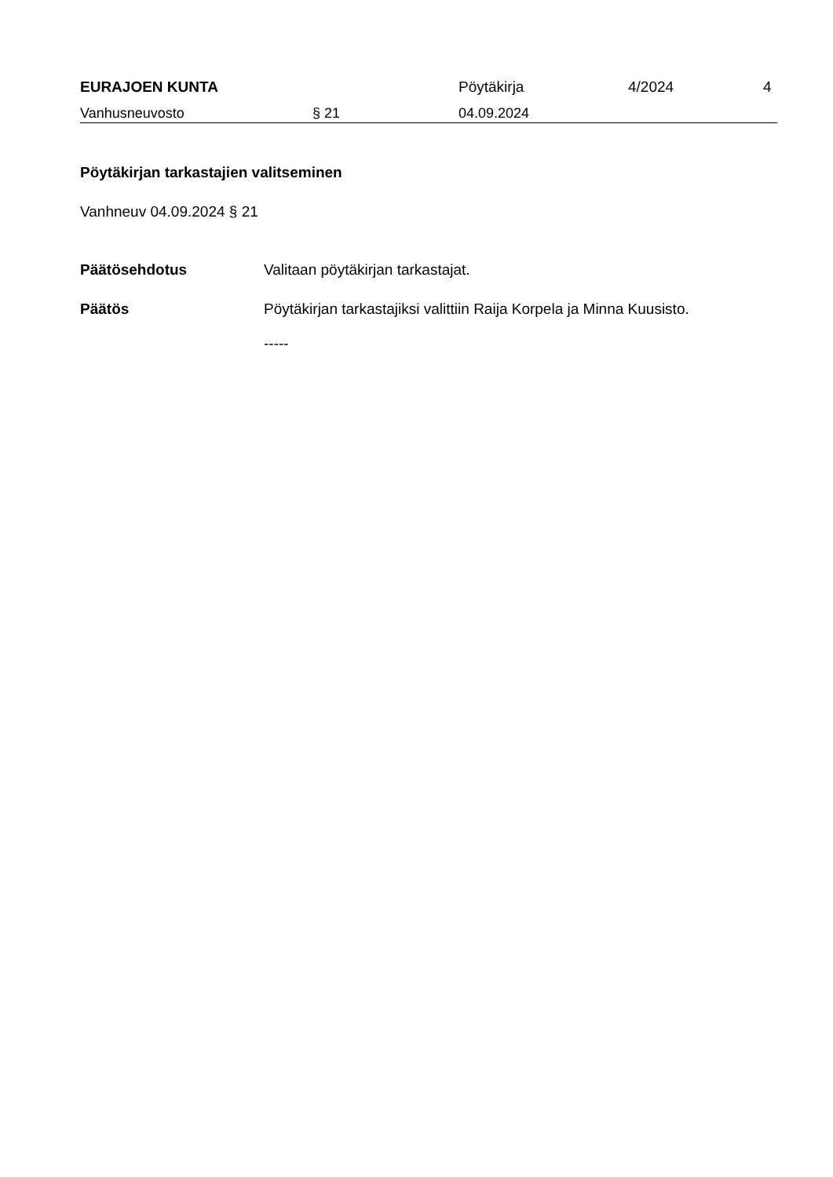EURAJOEN KUNTA
Pöytäkirja
4/2024
4
Vanhusneuvosto § 21 04.09.2024
Pöytäkirjan tarkastajien valitseminen
Vanhneuv 04.09.2024 § 21
Päätösehdotus Valitaan pöytäkirjan tarkastajat.
Päätös Pöytäkirjan tarkastajiksi valittiin Raija Korpela ja Minna Kuusisto.
-----